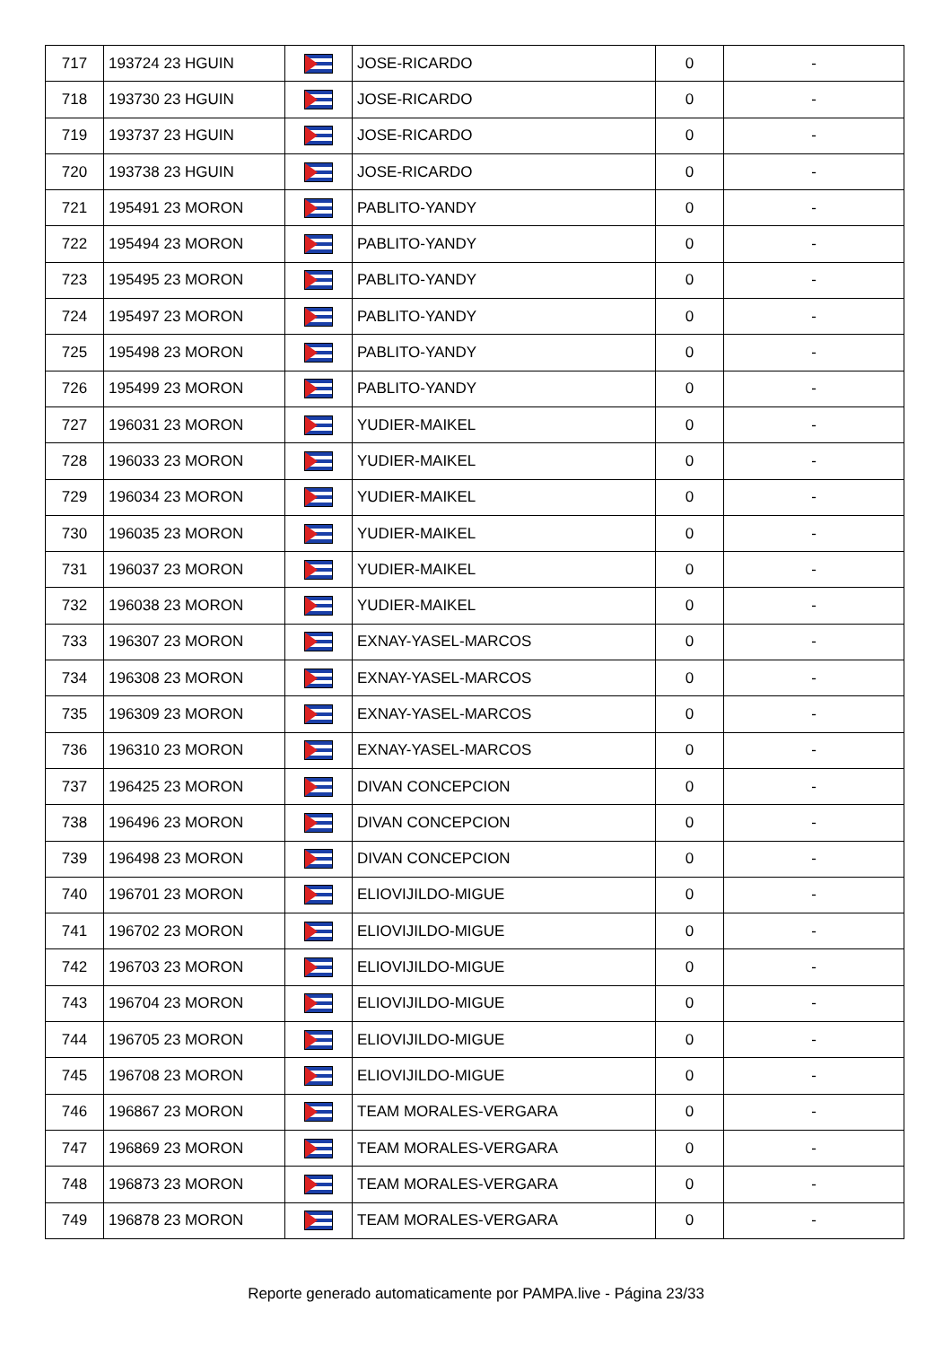| 717 | 193724 23 HGUIN | | JOSE-RICARDO | 0 | - |
| 718 | 193730 23 HGUIN | | JOSE-RICARDO | 0 | - |
| 719 | 193737 23 HGUIN | | JOSE-RICARDO | 0 | - |
| 720 | 193738 23 HGUIN | | JOSE-RICARDO | 0 | - |
| 721 | 195491 23 MORON | | PABLITO-YANDY | 0 | - |
| 722 | 195494 23 MORON | | PABLITO-YANDY | 0 | - |
| 723 | 195495 23 MORON | | PABLITO-YANDY | 0 | - |
| 724 | 195497 23 MORON | | PABLITO-YANDY | 0 | - |
| 725 | 195498 23 MORON | | PABLITO-YANDY | 0 | - |
| 726 | 195499 23 MORON | | PABLITO-YANDY | 0 | - |
| 727 | 196031 23 MORON | | YUDIER-MAIKEL | 0 | - |
| 728 | 196033 23 MORON | | YUDIER-MAIKEL | 0 | - |
| 729 | 196034 23 MORON | | YUDIER-MAIKEL | 0 | - |
| 730 | 196035 23 MORON | | YUDIER-MAIKEL | 0 | - |
| 731 | 196037 23 MORON | | YUDIER-MAIKEL | 0 | - |
| 732 | 196038 23 MORON | | YUDIER-MAIKEL | 0 | - |
| 733 | 196307 23 MORON | | EXNAY-YASEL-MARCOS | 0 | - |
| 734 | 196308 23 MORON | | EXNAY-YASEL-MARCOS | 0 | - |
| 735 | 196309 23 MORON | | EXNAY-YASEL-MARCOS | 0 | - |
| 736 | 196310 23 MORON | | EXNAY-YASEL-MARCOS | 0 | - |
| 737 | 196425 23 MORON | | DIVAN CONCEPCION | 0 | - |
| 738 | 196496 23 MORON | | DIVAN CONCEPCION | 0 | - |
| 739 | 196498 23 MORON | | DIVAN CONCEPCION | 0 | - |
| 740 | 196701 23 MORON | | ELIOVIJILDO-MIGUE | 0 | - |
| 741 | 196702 23 MORON | | ELIOVIJILDO-MIGUE | 0 | - |
| 742 | 196703 23 MORON | | ELIOVIJILDO-MIGUE | 0 | - |
| 743 | 196704 23 MORON | | ELIOVIJILDO-MIGUE | 0 | - |
| 744 | 196705 23 MORON | | ELIOVIJILDO-MIGUE | 0 | - |
| 745 | 196708 23 MORON | | ELIOVIJILDO-MIGUE | 0 | - |
| 746 | 196867 23 MORON | | TEAM MORALES-VERGARA | 0 | - |
| 747 | 196869 23 MORON | | TEAM MORALES-VERGARA | 0 | - |
| 748 | 196873 23 MORON | | TEAM MORALES-VERGARA | 0 | - |
| 749 | 196878 23 MORON | | TEAM MORALES-VERGARA | 0 | - |
Reporte generado automaticamente por PAMPA.live - Página 23/33